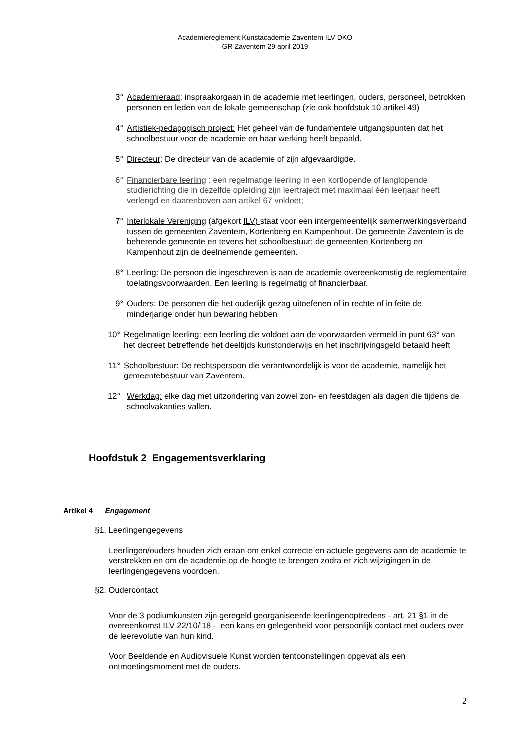Academiereglement Kunstacademie Zaventem ILV DKO
GR Zaventem 29 april 2019
3° Academieraad: inspraakorgaan in de academie met leerlingen, ouders, personeel, betrokken personen en leden van de lokale gemeenschap (zie ook hoofdstuk 10 artikel 49)
4° Artistiek-pedagogisch project: Het geheel van de fundamentele uitgangspunten dat het schoolbestuur voor de academie en haar werking heeft bepaald.
5° Directeur: De directeur van de academie of zijn afgevaardigde.
6° Financierbare leerling : een regelmatige leerling in een kortlopende of langlopende studierichting die in dezelfde opleiding zijn leertraject met maximaal één leerjaar heeft verlengd en daarenboven aan artikel 67 voldoet;
7° Interlokale Vereniging (afgekort ILV) staat voor een intergemeentelijk samenwerkingsverband tussen de gemeenten Zaventem, Kortenberg en Kampenhout. De gemeente Zaventem is de beherende gemeente en tevens het schoolbestuur; de gemeenten Kortenberg en Kampenhout zijn de deelnemende gemeenten.
8° Leerling: De persoon die ingeschreven is aan de academie overeenkomstig de reglementaire toelatingsvoorwaarden. Een leerling is regelmatig of financierbaar.
9° Ouders: De personen die het ouderlijk gezag uitoefenen of in rechte of in feite de minderjarige onder hun bewaring hebben
10° Regelmatige leerling: een leerling die voldoet aan de voorwaarden vermeld in punt 63° van het decreet betreffende het deeltijds kunstonderwijs en het inschrijvingsgeld betaald heeft
11° Schoolbestuur: De rechtspersoon die verantwoordelijk is voor de academie, namelijk het gemeentebestuur van Zaventem.
12° Werkdag: elke dag met uitzondering van zowel zon- en feestdagen als dagen die tijdens de schoolvakanties vallen.
Hoofdstuk 2 Engagementsverklaring
Artikel 4 Engagement
§1. Leerlingengegevens
Leerlingen/ouders houden zich eraan om enkel correcte en actuele gegevens aan de academie te verstrekken en om de academie op de hoogte te brengen zodra er zich wijzigingen in de leerlingengegevens voordoen.
§2. Oudercontact
Voor de 3 podiumkunsten zijn geregeld georganiseerde leerlingenoptredens - art. 21 §1 in de overeenkomst ILV 22/10/’18 - een kans en gelegenheid voor persoonlijk contact met ouders over de leerevolutie van hun kind.
Voor Beeldende en Audiovisuele Kunst worden tentoonstellingen opgevat als een ontmoetingsmoment met de ouders.
2